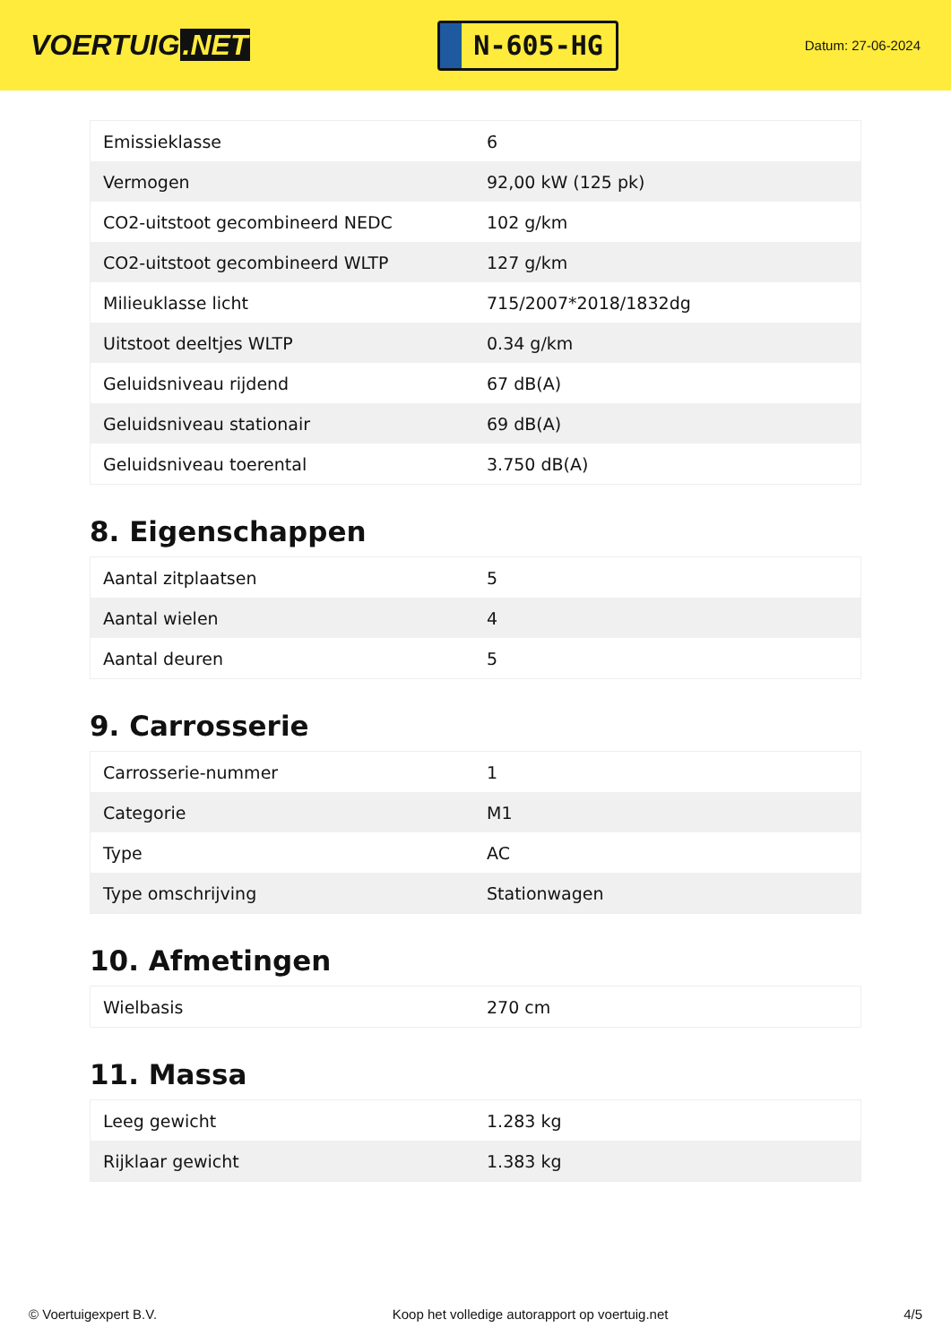VOERTUIG.NET
N-605-HG
Datum: 27-06-2024
| Emissieklasse | 6 |
| Vermogen | 92,00 kW (125 pk) |
| CO2-uitstoot gecombineerd NEDC | 102 g/km |
| CO2-uitstoot gecombineerd WLTP | 127 g/km |
| Milieuklasse licht | 715/2007*2018/1832dg |
| Uitstoot deeltjes WLTP | 0.34 g/km |
| Geluidsniveau rijdend | 67 dB(A) |
| Geluidsniveau stationair | 69 dB(A) |
| Geluidsniveau toerental | 3.750 dB(A) |
8. Eigenschappen
| Aantal zitplaatsen | 5 |
| Aantal wielen | 4 |
| Aantal deuren | 5 |
9. Carrosserie
| Carrosserie-nummer | 1 |
| Categorie | M1 |
| Type | AC |
| Type omschrijving | Stationwagen |
10. Afmetingen
| Wielbasis | 270 cm |
11. Massa
| Leeg gewicht | 1.283 kg |
| Rijklaar gewicht | 1.383 kg |
© Voertuigexpert B.V. Koop het volledige autorapport op voertuig.net 4/5